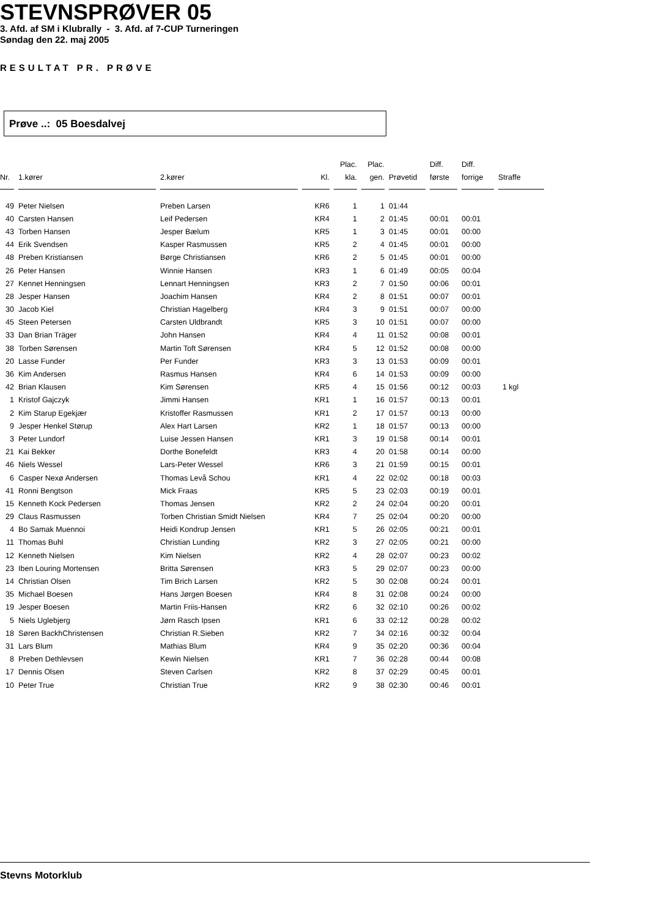STEVNSPRØVER 05
3. Afd. af SM i Klubrally - 3. Afd. af 7-CUP Turneringen
Søndag den 22. maj 2005
RESULTAT PR. PRØVE
Prøve ..: 05 Boesdalvej
| Nr. | 1.kører | 2.kører | Kl. | Plac. kla. | Plac. gen. | Prøvetid | Diff. første | Diff. forrige | Straffe |
| --- | --- | --- | --- | --- | --- | --- | --- | --- | --- |
| 49 | Peter Nielsen | Preben Larsen | KR6 | 1 | 1 | 01:44 | | | |
| 40 | Carsten Hansen | Leif Pedersen | KR4 | 1 | 2 | 01:45 | 00:01 | 00:01 | |
| 43 | Torben Hansen | Jesper Bælum | KR5 | 1 | 3 | 01:45 | 00:01 | 00:00 | |
| 44 | Erik Svendsen | Kasper Rasmussen | KR5 | 2 | 4 | 01:45 | 00:01 | 00:00 | |
| 48 | Preben Kristiansen | Børge Christiansen | KR6 | 2 | 5 | 01:45 | 00:01 | 00:00 | |
| 26 | Peter Hansen | Winnie Hansen | KR3 | 1 | 6 | 01:49 | 00:05 | 00:04 | |
| 27 | Kennet Henningsen | Lennart Henningsen | KR3 | 2 | 7 | 01:50 | 00:06 | 00:01 | |
| 28 | Jesper Hansen | Joachim Hansen | KR4 | 2 | 8 | 01:51 | 00:07 | 00:01 | |
| 30 | Jacob Kiel | Christian Hagelberg | KR4 | 3 | 9 | 01:51 | 00:07 | 00:00 | |
| 45 | Steen Petersen | Carsten Uldbrandt | KR5 | 3 | 10 | 01:51 | 00:07 | 00:00 | |
| 33 | Dan Brian Träger | John Hansen | KR4 | 4 | 11 | 01:52 | 00:08 | 00:01 | |
| 38 | Torben Sørensen | Martin Toft Sørensen | KR4 | 5 | 12 | 01:52 | 00:08 | 00:00 | |
| 20 | Lasse Funder | Per Funder | KR3 | 3 | 13 | 01:53 | 00:09 | 00:01 | |
| 36 | Kim Andersen | Rasmus Hansen | KR4 | 6 | 14 | 01:53 | 00:09 | 00:00 | |
| 42 | Brian Klausen | Kim Sørensen | KR5 | 4 | 15 | 01:56 | 00:12 | 00:03 | 1 kgl |
| 1 | Kristof Gajczyk | Jimmi Hansen | KR1 | 1 | 16 | 01:57 | 00:13 | 00:01 | |
| 2 | Kim Starup Egekjær | Kristoffer Rasmussen | KR1 | 2 | 17 | 01:57 | 00:13 | 00:00 | |
| 9 | Jesper Henkel Størup | Alex Hart Larsen | KR2 | 1 | 18 | 01:57 | 00:13 | 00:00 | |
| 3 | Peter Lundorf | Luise Jessen Hansen | KR1 | 3 | 19 | 01:58 | 00:14 | 00:01 | |
| 21 | Kai Bekker | Dorthe Bonefeldt | KR3 | 4 | 20 | 01:58 | 00:14 | 00:00 | |
| 46 | Niels Wessel | Lars-Peter Wessel | KR6 | 3 | 21 | 01:59 | 00:15 | 00:01 | |
| 6 | Casper Nexø Andersen | Thomas Levå Schou | KR1 | 4 | 22 | 02:02 | 00:18 | 00:03 | |
| 41 | Ronni Bengtson | Mick Fraas | KR5 | 5 | 23 | 02:03 | 00:19 | 00:01 | |
| 15 | Kenneth Kock Pedersen | Thomas Jensen | KR2 | 2 | 24 | 02:04 | 00:20 | 00:01 | |
| 29 | Claus Rasmussen | Torben Christian Smidt Nielsen | KR4 | 7 | 25 | 02:04 | 00:20 | 00:00 | |
| 4 | Bo Samak Muennoi | Heidi Kondrup Jensen | KR1 | 5 | 26 | 02:05 | 00:21 | 00:01 | |
| 11 | Thomas Buhl | Christian Lunding | KR2 | 3 | 27 | 02:05 | 00:21 | 00:00 | |
| 12 | Kenneth Nielsen | Kim Nielsen | KR2 | 4 | 28 | 02:07 | 00:23 | 00:02 | |
| 23 | Iben Louring Mortensen | Britta Sørensen | KR3 | 5 | 29 | 02:07 | 00:23 | 00:00 | |
| 14 | Christian Olsen | Tim Brich Larsen | KR2 | 5 | 30 | 02:08 | 00:24 | 00:01 | |
| 35 | Michael Boesen | Hans Jørgen Boesen | KR4 | 8 | 31 | 02:08 | 00:24 | 00:00 | |
| 19 | Jesper Boesen | Martin Friis-Hansen | KR2 | 6 | 32 | 02:10 | 00:26 | 00:02 | |
| 5 | Niels Uglebjerg | Jørn Rasch Ipsen | KR1 | 6 | 33 | 02:12 | 00:28 | 00:02 | |
| 18 | Søren BackhChristensen | Christian R.Sieben | KR2 | 7 | 34 | 02:16 | 00:32 | 00:04 | |
| 31 | Lars Blum | Mathias Blum | KR4 | 9 | 35 | 02:20 | 00:36 | 00:04 | |
| 8 | Preben Dethlevsen | Kewin Nielsen | KR1 | 7 | 36 | 02:28 | 00:44 | 00:08 | |
| 17 | Dennis Olsen | Steven Carlsen | KR2 | 8 | 37 | 02:29 | 00:45 | 00:01 | |
| 10 | Peter True | Christian True | KR2 | 9 | 38 | 02:30 | 00:46 | 00:01 | |
Stevns Motorklub